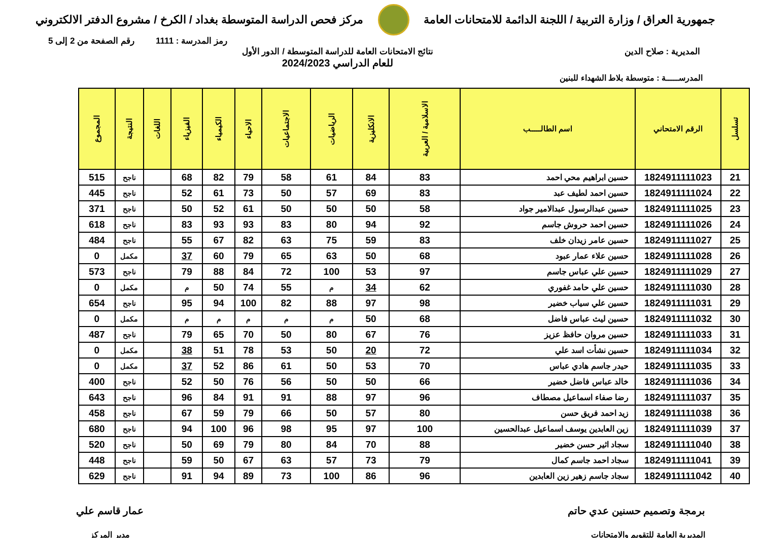جمهورية العراق / وزارة التربية / اللجنة الدائمة للامتحانات العامة
مركز فحص الدراسة المتوسطة بغداد / الكرخ / مشروع الدفتر الالكتروني
رمز المدرسة : 1111 رقم الصفحة من 2 إلى 5
المديرية : صلاح الدين نتائج الامتحانات العامة للدراسة المتوسطة / الدور الأول
للعام الدراسي 2024/2023
المدرســـــة : متوسطة بلاط الشهداء للبنين
| تسلسل | الرقم الامتحاني | اسم الطالـــــب | الاسلامية / العربية | الانكليزية | الرياضيات | الاجتماعيات | الاحياء | الكيمياء | الفيزياء | اللغات | النتيجة | المجموع |
| --- | --- | --- | --- | --- | --- | --- | --- | --- | --- | --- | --- | --- |
| 21 | 1824911111023 | حسين ابراهيم محي احمد | 83 | 84 | 61 | 58 | 79 | 82 | 68 | | ناجح | 515 |
| 22 | 1824911111024 | حسين احمد لطيف عبد | 83 | 69 | 57 | 50 | 73 | 61 | 52 | | ناجح | 445 |
| 23 | 1824911111025 | حسين عبدالرسول عبدالامير جواد | 58 | 50 | 50 | 50 | 61 | 52 | 50 | | ناجح | 371 |
| 24 | 1824911111026 | حسين احمد حروش جاسم | 92 | 94 | 80 | 83 | 93 | 93 | 83 | | ناجح | 618 |
| 25 | 1824911111027 | حسين عامر زيدان خلف | 83 | 59 | 75 | 63 | 82 | 67 | 55 | | ناجح | 484 |
| 26 | 1824911111028 | حسين علاء عمار عبود | 68 | 50 | 63 | 65 | 79 | 60 | 37 | | مكمل | 0 |
| 27 | 1824911111029 | حسين علي عباس جاسم | 97 | 53 | 100 | 72 | 84 | 88 | 79 | | ناجح | 573 |
| 28 | 1824911111030 | حسين علي حامد غفوري | 62 | 34 | م | 55 | 74 | 50 | م | | مكمل | 0 |
| 29 | 1824911111031 | حسين علي سياب خضير | 98 | 97 | 88 | 82 | 100 | 94 | 95 | | ناجح | 654 |
| 30 | 1824911111032 | حسين ليث عباس فاضل | 68 | 50 | م | م | م | م | م | | مكمل | 0 |
| 31 | 1824911111033 | حسين مروان حافظ عزيز | 76 | 67 | 80 | 50 | 70 | 65 | 79 | | ناجح | 487 |
| 32 | 1824911111034 | حسين نشأت اسد علي | 72 | 20 | 50 | 53 | 78 | 51 | 38 | | مكمل | 0 |
| 33 | 1824911111035 | حيدر جاسم هادي عباس | 70 | 53 | 50 | 61 | 86 | 52 | 37 | | مكمل | 0 |
| 34 | 1824911111036 | خالد عباس فاضل خضير | 66 | 50 | 50 | 56 | 76 | 50 | 52 | | ناجح | 400 |
| 35 | 1824911111037 | رضا صفاء اسماعيل مصطاف | 96 | 97 | 88 | 91 | 91 | 84 | 96 | | ناجح | 643 |
| 36 | 1824911111038 | زيد احمد فريق حسن | 80 | 57 | 50 | 66 | 79 | 59 | 67 | | ناجح | 458 |
| 37 | 1824911111039 | زين العابدين يوسف اسماعيل عبدالحسين | 100 | 97 | 95 | 98 | 96 | 100 | 94 | | ناجح | 680 |
| 38 | 1824911111040 | سجاد اثير حسن خضير | 88 | 70 | 84 | 80 | 79 | 69 | 50 | | ناجح | 520 |
| 39 | 1824911111041 | سجاد احمد جاسم كمال | 79 | 73 | 57 | 63 | 67 | 50 | 59 | | ناجح | 448 |
| 40 | 1824911111042 | سجاد جاسم زهير زين العابدين | 96 | 86 | 100 | 73 | 89 | 94 | 91 | | ناجح | 629 |
برمجة وتصميم حسنين عدي حاتم
المديرية العامة للتقويم والامتحانات
عمار قاسم علي
مدير المركز